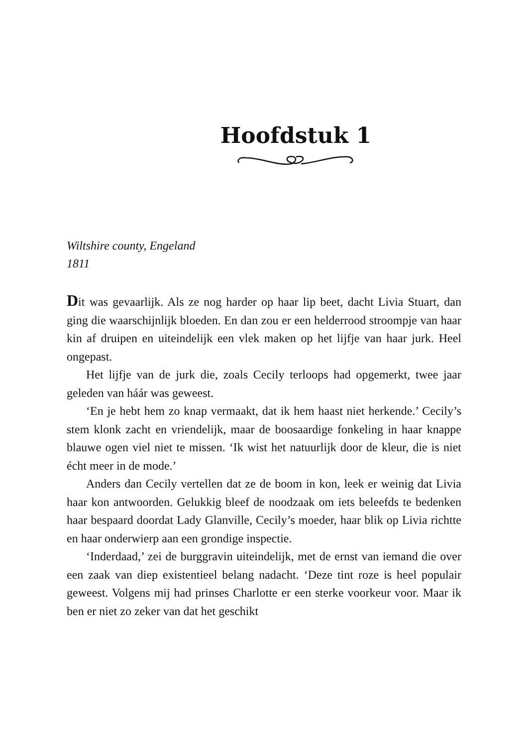Hoofdstuk 1
Wiltshire county, Engeland
1811
Dit was gevaarlijk. Als ze nog harder op haar lip beet, dacht Livia Stuart, dan ging die waarschijnlijk bloeden. En dan zou er een helderrood stroompje van haar kin af druipen en uiteindelijk een vlek maken op het lijfje van haar jurk. Heel ongepast.
Het lijfje van de jurk die, zoals Cecily terloops had opgemerkt, twee jaar geleden van háár was geweest.
‘En je hebt hem zo knap vermaakt, dat ik hem haast niet herkende.’ Cecily’s stem klonk zacht en vriendelijk, maar de boosaardige fonkeling in haar knappe blauwe ogen viel niet te missen. ‘Ik wist het natuurlijk door de kleur, die is niet écht meer in de mode.’
Anders dan Cecily vertellen dat ze de boom in kon, leek er weinig dat Livia haar kon antwoorden. Gelukkig bleef de noodzaak om iets beleefds te bedenken haar bespaard doordat Lady Glanville, Cecily’s moeder, haar blik op Livia richtte en haar onderwierp aan een grondige inspectie.
‘Inderdaad,’ zei de burggravin uiteindelijk, met de ernst van iemand die over een zaak van diep existentieel belang nadacht. ‘Deze tint roze is heel populair geweest. Volgens mij had prinses Charlotte er een sterke voorkeur voor. Maar ik ben er niet zo zeker van dat het geschikt